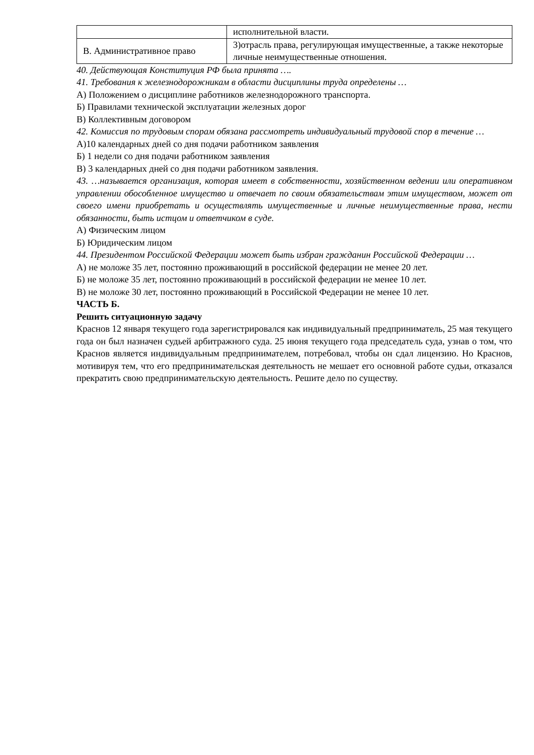| | исполнительной власти. |
| В. Административное право | 3)отрасль права, регулирующая имущественные, а также некоторые личные неимущественные отношения. |
40. Действующая Конституция РФ была принята ….
41. Требования к железнодорожникам в области дисциплины труда определены …
А) Положением о дисциплине работников железнодорожного транспорта.
Б) Правилами технической эксплуатации железных дорог
В) Коллективным договором
42. Комиссия по трудовым спорам обязана рассмотреть индивидуальный трудовой спор в течение …
А)10 календарных дней со дня подачи работником заявления
Б) 1 недели со дня подачи работником заявления
В) 3 календарных дней со дня подачи работником заявления.
43. …называется организация, которая имеет в собственности, хозяйственном ведении или оперативном управлении обособленное имущество и отвечает по своим обязательствам этим имуществом, может от своего имени приобретать и осуществлять имущественные и личные неимущественные права, нести обязанности, быть истцом и ответчиком в суде.
А) Физическим лицом
Б) Юридическим лицом
44. Президентом Российской Федерации может быть избран гражданин Российской Федерации …
А) не моложе 35 лет, постоянно проживающий в российской федерации не менее 20 лет.
Б) не моложе 35 лет, постоянно проживающий в российской федерации не менее 10 лет.
В) не моложе 30 лет, постоянно проживающий в Российской Федерации не менее 10 лет.
ЧАСТЬ Б.
Решить ситуационную задачу
Краснов 12 января текущего года зарегистрировался как индивидуальный предприниматель, 25 мая текущего года он был назначен судьей арбитражного суда. 25 июня текущего года председатель суда, узнав о том, что Краснов является индивидуальным предпринимателем, потребовал, чтобы он сдал лицензию. Но Краснов, мотивируя тем, что его предпринимательская деятельность не мешает его основной работе судьи, отказался прекратить свою предпринимательскую деятельность. Решите дело по существу.